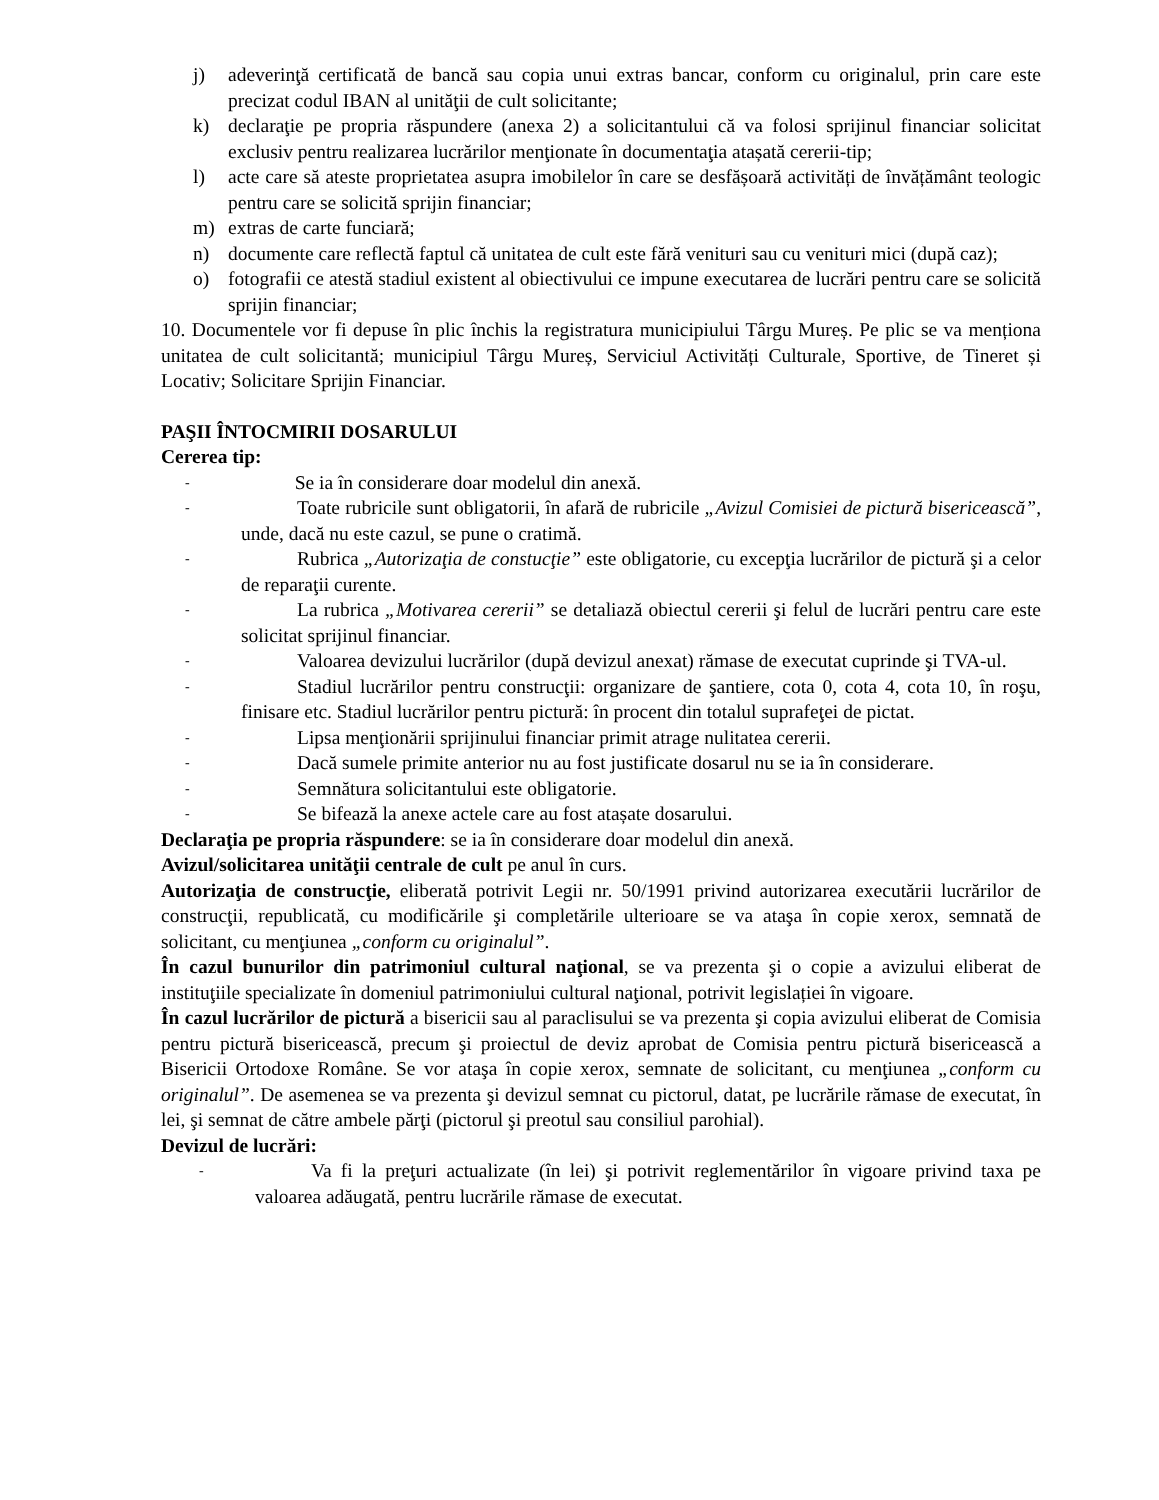j) adeverinţă certificată de bancă sau copia unui extras bancar, conform cu originalul, prin care este precizat codul IBAN al unităţii de cult solicitante;
k) declaraţie pe propria răspundere (anexa 2) a solicitantului că va folosi sprijinul financiar solicitat exclusiv pentru realizarea lucrărilor menţionate în documentaţia atașată cererii-tip;
l) acte care să ateste proprietatea asupra imobilelor în care se desfășoară activități de învățământ teologic pentru care se solicită sprijin financiar;
m) extras de carte funciară;
n) documente care reflectă faptul că unitatea de cult este fără venituri sau cu venituri mici (după caz);
o) fotografii ce atestă stadiul existent al obiectivului ce impune executarea de lucrări pentru care se solicită sprijin financiar;
10. Documentele vor fi depuse în plic închis la registratura municipiului Târgu Mureș. Pe plic se va menționa unitatea de cult solicitantă; municipiul Târgu Mureș, Serviciul Activități Culturale, Sportive, de Tineret și Locativ; Solicitare Sprijin Financiar.
PAŞII ÎNTOCMIRII DOSARULUI
Cererea tip:
- Se ia în considerare doar modelul din anexă.
- Toate rubricile sunt obligatorii, în afară de rubricile „Avizul Comisiei de pictură bisericească”, unde, dacă nu este cazul, se pune o cratimă.
- Rubrica „Autorizaţia de constucţie” este obligatorie, cu excepţia lucrărilor de pictură şi a celor de reparaţii curente.
- La rubrica „Motivarea cererii” se detaliază obiectul cererii şi felul de lucrări pentru care este solicitat sprijinul financiar.
- Valoarea devizului lucrărilor (după devizul anexat) rămase de executat cuprinde şi TVA-ul.
- Stadiul lucrărilor pentru construcţii: organizare de şantiere, cota 0, cota 4, cota 10, în roşu, finisare etc. Stadiul lucrărilor pentru pictură: în procent din totalul suprafeţei de pictat.
- Lipsa menţionării sprijinului financiar primit atrage nulitatea cererii.
- Dacă sumele primite anterior nu au fost justificate dosarul nu se ia în considerare.
- Semnătura solicitantului este obligatorie.
- Se bifează la anexe actele care au fost atașate dosarului.
Declaraţia pe propria răspundere: se ia în considerare doar modelul din anexă.
Avizul/solicitarea unităţii centrale de cult pe anul în curs.
Autorizaţia de construcţie, eliberată potrivit Legii nr. 50/1991 privind autorizarea executării lucrărilor de construcţii, republicată, cu modificările şi completările ulterioare se va ataşa în copie xerox, semnată de solicitant, cu menţiunea „conform cu originalul”.
În cazul bunurilor din patrimoniul cultural naţional, se va prezenta şi o copie a avizului eliberat de instituţiile specializate în domeniul patrimoniului cultural naţional, potrivit legislației în vigoare.
În cazul lucrărilor de pictură a bisericii sau al paraclisului se va prezenta şi copia avizului eliberat de Comisia pentru pictură bisericească, precum şi proiectul de deviz aprobat de Comisia pentru pictură bisericească a Bisericii Ortodoxe Române. Se vor ataşa în copie xerox, semnate de solicitant, cu menţiunea „conform cu originalul”. De asemenea se va prezenta şi devizul semnat cu pictorul, datat, pe lucrările rămase de executat, în lei, şi semnat de către ambele părţi (pictorul şi preotul sau consiliul parohial).
Devizul de lucrări:
- Va fi la preţuri actualizate (în lei) şi potrivit reglementărilor în vigoare privind taxa pe valoarea adăugată, pentru lucrările rămase de executat.